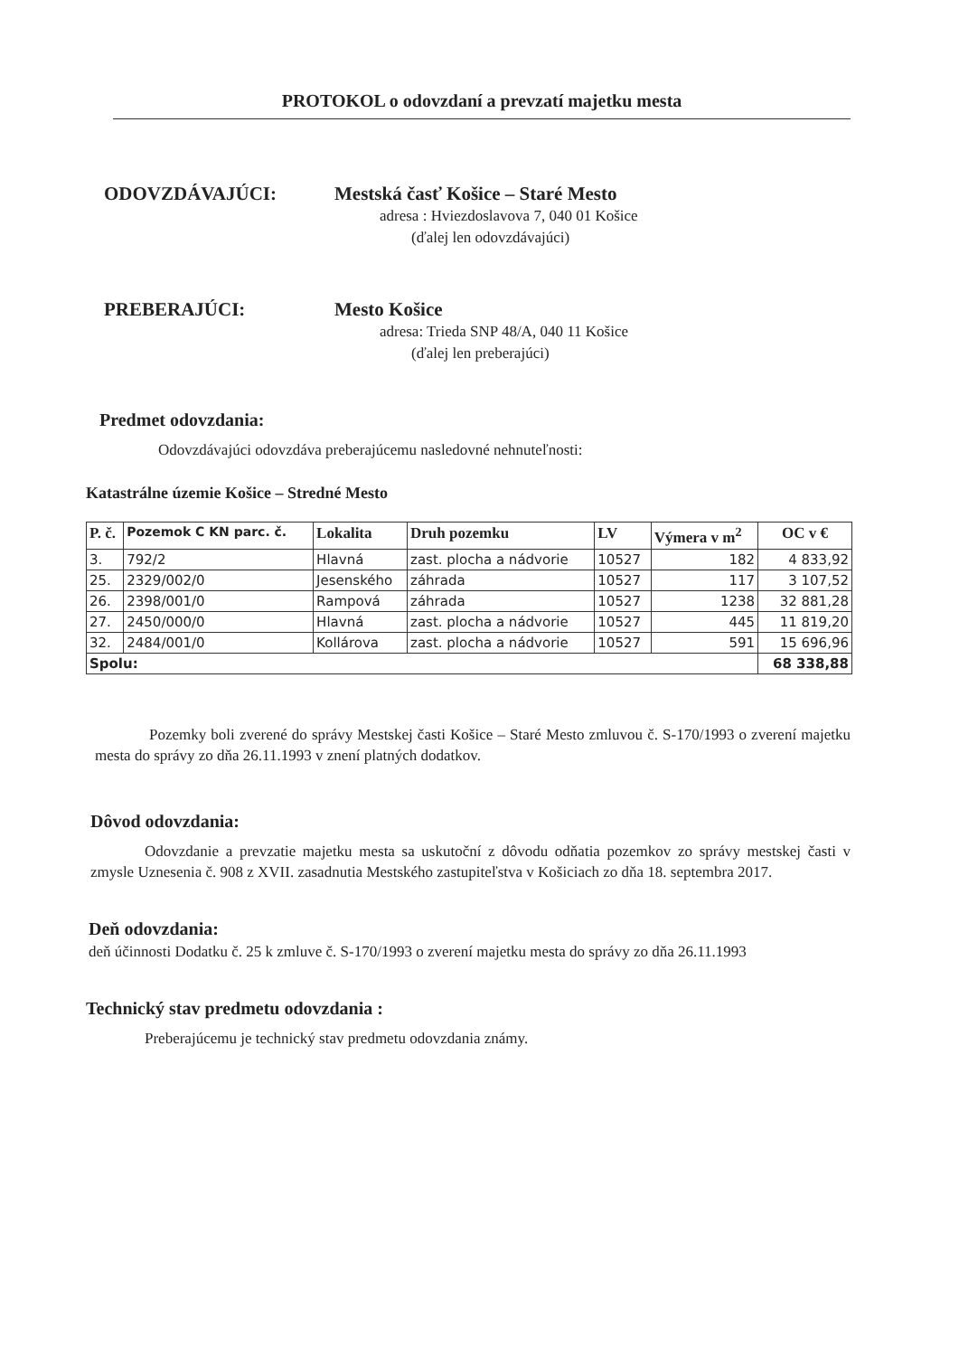PROTOKOL o odovzdaní a prevzatí majetku mesta
ODOVZDÁVAJÚCI: Mestská časť Košice – Staré Mesto
adresa : Hviezdoslavova 7, 040 01 Košice
(ďalej len odovzdávajúci)
PREBERAJÚCI: Mesto Košice
adresa: Trieda SNP 48/A, 040 11 Košice
(ďalej len preberajúci)
Predmet odovzdania:
Odovzdávajúci odovzdáva preberajúcemu nasledovné nehnuteľnosti:
Katastrálne územie Košice – Stredné Mesto
| P. č. | Pozemok C KN parc. č. | Lokalita | Druh pozemku | LV | Výmera v m<sup>2</sup> | OC v € |
| --- | --- | --- | --- | --- | --- | --- |
| 3. | 792/2 | Hlavná | zast. plocha a nádvorie | 10527 | 182 | 4 833,92 |
| 25. | 2329/002/0 | Jesenského | záhrada | 10527 | 117 | 3 107,52 |
| 26. | 2398/001/0 | Rampová | záhrada | 10527 | 1238 | 32 881,28 |
| 27. | 2450/000/0 | Hlavná | zast. plocha a nádvorie | 10527 | 445 | 11 819,20 |
| 32. | 2484/001/0 | Kollárova | zast. plocha a nádvorie | 10527 | 591 | 15 696,96 |
| Spolu: | | | | | | 68 338,88 |
Pozemky boli zverené do správy Mestskej časti Košice – Staré Mesto zmluvou č. S-170/1993 o zverení majetku mesta do správy zo dňa 26.11.1993 v znení platných dodatkov.
Dôvod odovzdania:
Odovzdanie a prevzatie majetku mesta sa uskutoční z dôvodu odňatia pozemkov zo správy mestskej časti v zmysle Uznesenia č. 908 z XVII. zasadnutia Mestského zastupiteľstva v Košiciach zo dňa 18. septembra 2017.
Deň odovzdania:
deň účinnosti Dodatku č. 25 k zmluve č. S-170/1993 o zverení majetku mesta do správy zo dňa 26.11.1993
Technický stav predmetu odovzdania :
Preberajúcemu je technický stav predmetu odovzdania známy.